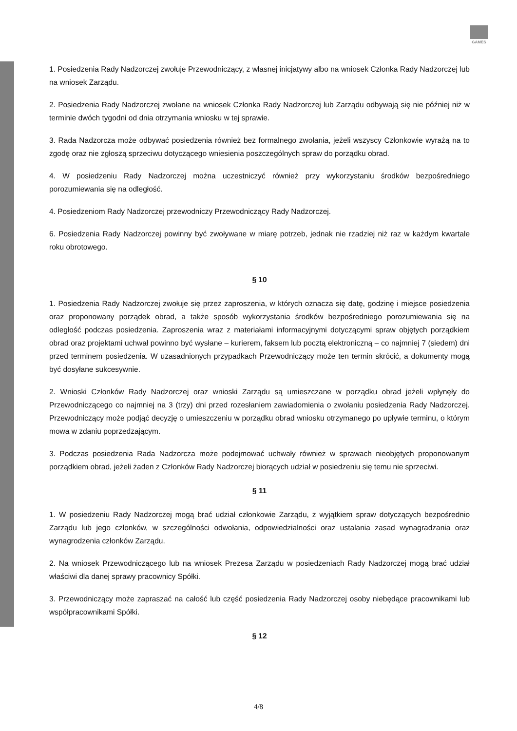GAMES
1. Posiedzenia Rady Nadzorczej zwołuje Przewodniczący, z własnej inicjatywy albo na wniosek Członka Rady Nadzorczej lub na wniosek Zarządu.
2. Posiedzenia Rady Nadzorczej zwołane na wniosek Członka Rady Nadzorczej lub Zarządu odbywają się nie później niż w terminie dwóch tygodni od dnia otrzymania wniosku w tej sprawie.
3. Rada Nadzorcza może odbywać posiedzenia również bez formalnego zwołania, jeżeli wszyscy Członkowie wyrażą na to zgodę oraz nie zgłoszą sprzeciwu dotyczącego wniesienia poszczególnych spraw do porządku obrad.
4. W posiedzeniu Rady Nadzorczej można uczestniczyć również przy wykorzystaniu środków bezpośredniego porozumiewania się na odległość.
4. Posiedzeniom Rady Nadzorczej przewodniczy Przewodniczący Rady Nadzorczej.
6. Posiedzenia Rady Nadzorczej powinny być zwoływane w miarę potrzeb, jednak nie rzadziej niż raz w każdym kwartale roku obrotowego.
§ 10
1. Posiedzenia Rady Nadzorczej zwołuje się przez zaproszenia, w których oznacza się datę, godzinę i miejsce posiedzenia oraz proponowany porządek obrad, a także sposób wykorzystania środków bezpośredniego porozumiewania się na odległość podczas posiedzenia. Zaproszenia wraz z materiałami informacyjnymi dotyczącymi spraw objętych porządkiem obrad oraz projektami uchwał powinno być wysłane – kurierem, faksem lub pocztą elektroniczną – co najmniej 7 (siedem) dni przed terminem posiedzenia. W uzasadnionych przypadkach Przewodniczący może ten termin skrócić, a dokumenty mogą być dosyłane sukcesywnie.
2. Wnioski Członków Rady Nadzorczej oraz wnioski Zarządu są umieszczane w porządku obrad jeżeli wpłynęły do Przewodniczącego co najmniej na 3 (trzy) dni przed rozesłaniem zawiadomienia o zwołaniu posiedzenia Rady Nadzorczej. Przewodniczący może podjąć decyzję o umieszczeniu w porządku obrad wniosku otrzymanego po upływie terminu, o którym mowa w zdaniu poprzedzającym.
3. Podczas posiedzenia Rada Nadzorcza może podejmować uchwały również w sprawach nieobjętych proponowanym porządkiem obrad, jeżeli żaden z Członków Rady Nadzorczej biorących udział w posiedzeniu się temu nie sprzeciwi.
§ 11
1. W posiedzeniu Rady Nadzorczej mogą brać udział członkowie Zarządu, z wyjątkiem spraw dotyczących bezpośrednio Zarządu lub jego członków, w szczególności odwołania, odpowiedzialności oraz ustalania zasad wynagradzania oraz wynagrodzenia członków Zarządu.
2. Na wniosek Przewodniczącego lub na wniosek Prezesa Zarządu w posiedzeniach Rady Nadzorczej mogą brać udział właściwi dla danej sprawy pracownicy Spółki.
3. Przewodniczący może zapraszać na całość lub część posiedzenia Rady Nadzorczej osoby niebędące pracownikami lub współpracownikami Spółki.
§ 12
4/8